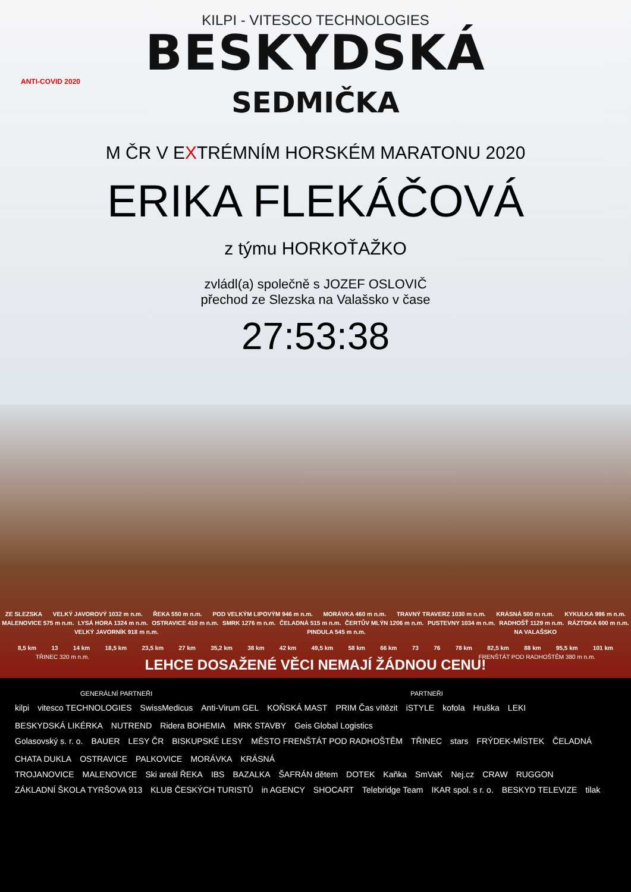KILPI - VITESCO TECHNOLOGIES
BESKYDSKÁ
ANTI-COVID 2020
SEDMIČKA
M ČR V EXTRÉMNÍM HORSKÉM MARATONU 2020
ERIKA FLEKÁČOVÁ
z týmu HORKOŤAŽKO
zvládl(a) společně s JOZEF OSLOVIČ
přechod ze Slezska na Valašsko v čase
27:53:38
ZE SLEZSKA VELKÝ JAVOROVÝ 1032 m n.m. ŘEKA 550 m n.m. POD VELKÝM LIPOVÝM 946 m n.m. MORÁVKA 460 m n.m. TRAVNÝ TRAVERZ 1030 m n.m. KRÁSNÁ 500 m n.m. KYKULKA 996 m n.m. MALENOVICE 575 m n.m. LYSÁ HORA 1324 m n.m. OSTRAVICE 410 m n.m. SMRK 1276 m n.m. ČELADNÁ 515 m n.m. ČERTŮV MLÝN 1206 m n.m. PUSTEVNY 1034 m n.m. RADHOŠŤ 1129 m n.m. RÁZTOKA 600 m n.m. VELKÝ JAVORNÍK 918 m n.m. PINDULA 545 m n.m. NA VALAŠSKO
8,5 km 13 14 km 18,5 km 23,5 km 27 km 35,2 km 38 km 42 km 49,5 km 58 km 66 km 73 76 78 km 82,5 km 88 km 95,5 km 101 km
TŘINEC 320 m n.m.
FRENŠTÁT POD RADHOŠTĚM 380 m n.m.
LEHCE DOSAŽENÉ VĚCI NEMAJÍ ŽÁDNOU CENU!
GENERÁLNÍ PARTNEŘI PARTNEŘI
kilpi vitesco TECHNOLOGIES SwissMedicus Anti-Virum GEL KOŇSKÁ MAST PRIM Čas vítězit iSTYLE kofola Hruška LEKI BESKYDSKÁ LIKÉRKA NUTREND Ridera BOHEMIA MRK STAVBY Geis Global Logistics
Golasovský s. r. o. BAUER LESY ČR BISKUPSKÉ LESY MĚSTO FRENŠTÁT POD RADHOŠTĚM TŘINEC stars FRÝDEK-MÍSTEK ČELADNÁ CHATA DUKLA OSTRAVICE PALKOVICE MORÁVKA KRÁSNÁ
TROJANOVICE MALENOVICE Ski areál ŘEKA IBS BAZALKA ŠAFRÁN dětem DOTEK Kaňka SmVaK Nej.cz CRAW RUGGON
ZÁKLADNÍ ŠKOLA TYRŠOVA 913 KLUB ČESKÝCH TURISTŮ in AGENCY SHOCART Telebridge Team IKAR spol. s r. o. BESKYD TELEVIZE tilak